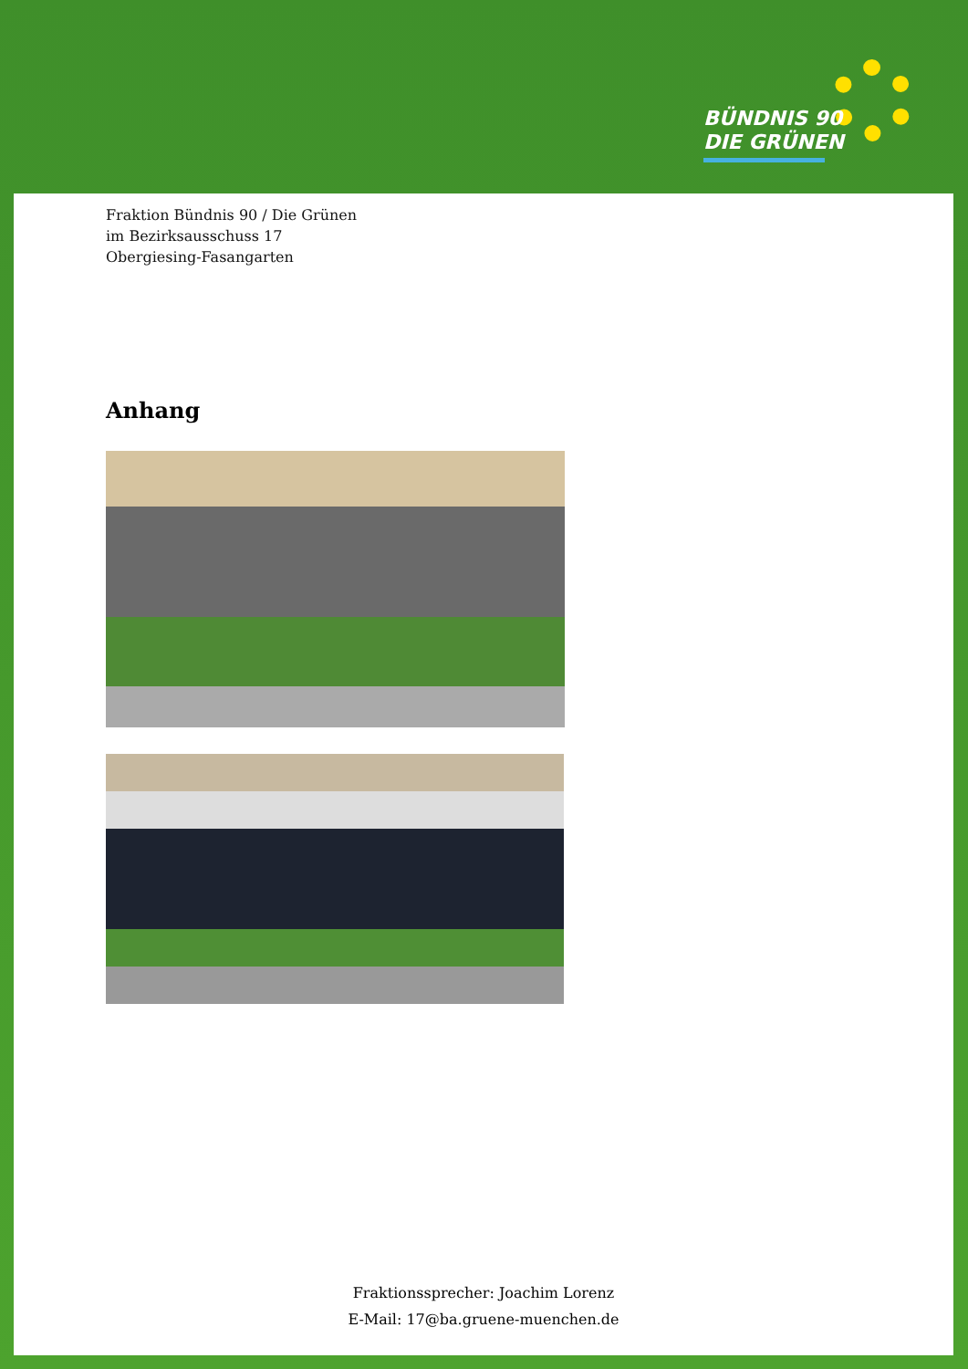BÜNDNIS 90
DIE GRÜNEN
Fraktion Bündnis 90 / Die Grünen
im Bezirksausschuss 17
Obergiesing-Fasangarten
Anhang
Fraktionssprecher: Joachim Lorenz
E-Mail: 17@ba.gruene-muenchen.de